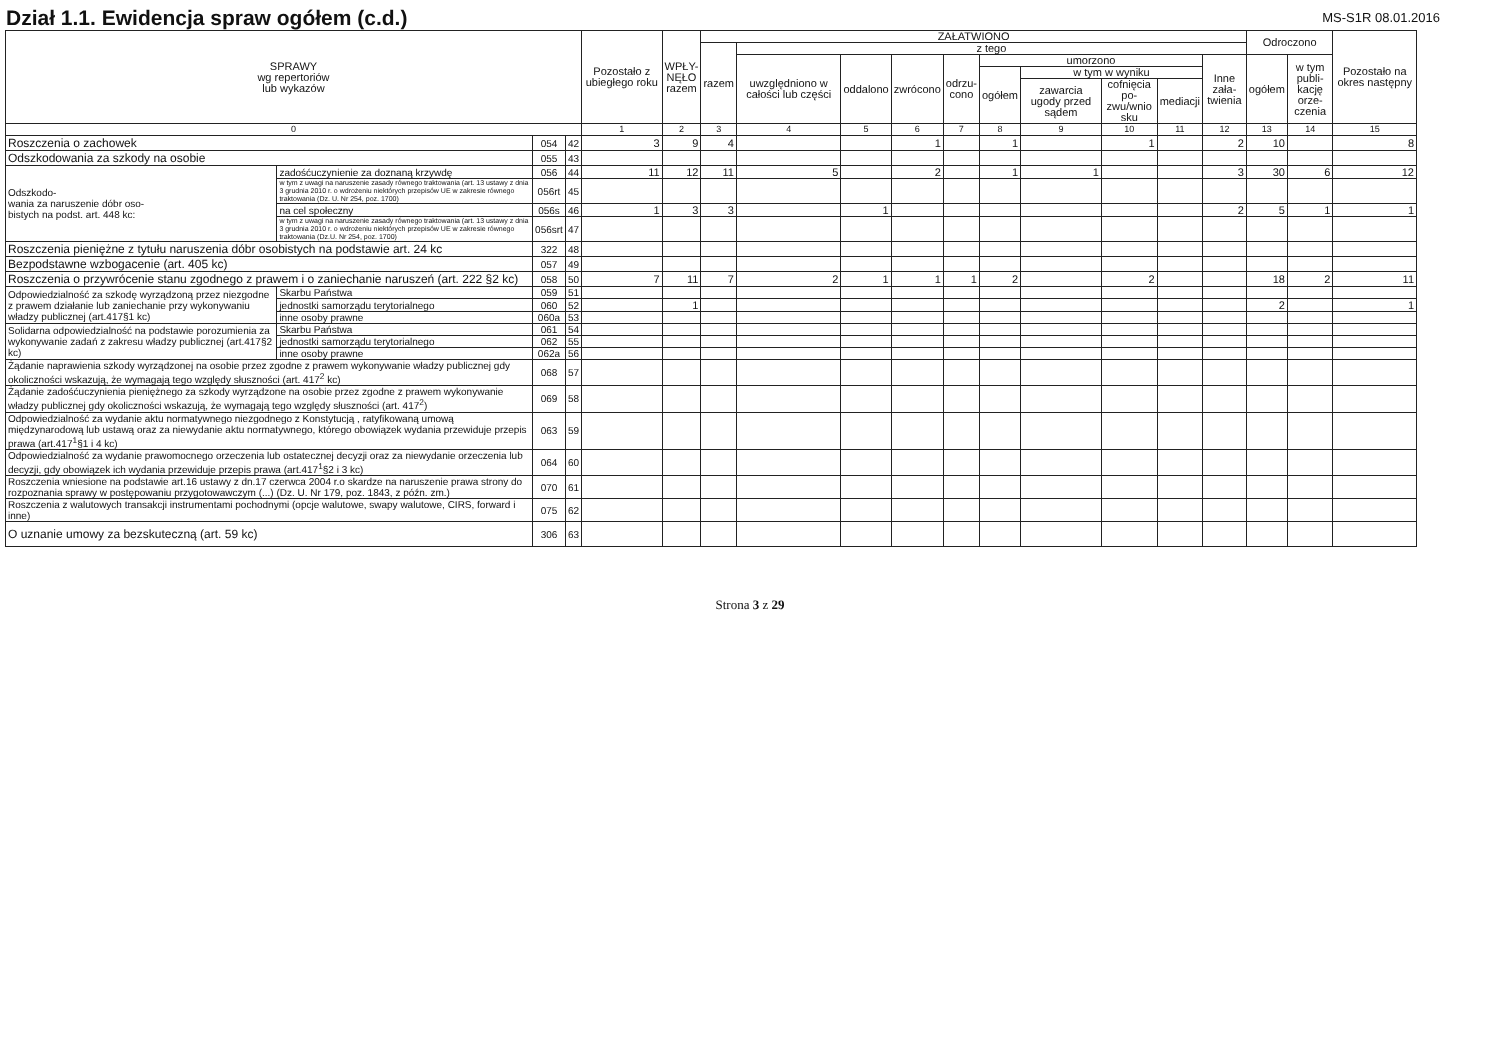Dział 1.1. Ewidencja spraw ogółem (c.d.)
MS-S1R 08.01.2016
| SPRAWY wg repertoriów lub wykazów | | | | Pozostało z ubiegłego roku | WPŁY- NĘŁO razem | ZAŁATWIONO | | | | | | | | | | Odroczono | | Pozostało na okres następny |
| --- | --- | --- | --- | --- | --- | --- | --- | --- | --- | --- | --- | --- | --- | --- | --- | --- | --- | --- |
| | | | | | | razem | z tego | | | | | | | | | | | |
| | | | | | | | uwzględniono w całości lub części | oddalono | zwrócono | odrzu- cono | umorzono | | | | Inne zała- twienia | ogółem | w tym publi- kację orze- czenia | |
| | | | | | | | | | | | ogółem | w tym w wyniku | | | | | | |
| | | | | | | | | | | | | zawarcia ugody przed sądem | cofnięcia po- zwu/wnio sku | mediacji | | | | |
| 0 | | | | 1 | 2 | 3 | 4 | 5 | 6 | 7 | 8 | 9 | 10 | 11 | 12 | 13 | 14 | 15 |
| Roszczenia o zachowek | | 054 | 42 | 3 | 9 | 4 | | | 1 | | 1 | | 1 | | 2 | 10 | | 8 |
| Odszkodowania za szkody na osobie | | 055 | 43 | | | | | | | | | | | | | | | |
| Odszkodo- wania za naruszenie dóbr oso- bistych na podst. art. 448 kc: | zadośćuczynienie za doznaną krzywdę | 056 | 44 | 11 | 12 | 11 | 5 | | 2 | | 1 | 1 | | | 3 | 30 | 6 | 12 |
| | w tym z uwagi na naruszenie zasady równego traktowania (art. 13 ustawy z dnia 3 grudnia 2010 r. o wdrożeniu niektórych przepisów UE w zakresie równego traktowania (Dz. U. Nr 254, poz. 1700) | 056rt | 45 | | | | | | | | | | | | | | | |
| | na cel społeczny | 056s | 46 | 1 | 3 | 3 | | 1 | | | | | | | 2 | 5 | 1 | 1 |
| | w tym z uwagi na naruszenie zasady równego traktowania (art. 13 ustawy z dnia 3 grudnia 2010 r. o wdrożeniu niektórych przepisów UE w zakresie równego traktowania (Dz.U. Nr 254, poz. 1700) | 056srt | 47 | | | | | | | | | | | | | | | |
| Roszczenia pieniężne z tytułu naruszenia dóbr osobistych na podstawie art. 24 kc | | 322 | 48 | | | | | | | | | | | | | | | |
| Bezpodstawne wzbogacenie (art. 405 kc) | | 057 | 49 | | | | | | | | | | | | | | | |
| Roszczenia o przywrócenie stanu zgodnego z prawem i o zaniechanie naruszeń (art. 222 §2 kc) | | 058 | 50 | 7 | 11 | 7 | 2 | 1 | 1 | 1 | 2 | | 2 | | | 18 | 2 | 11 |
| Odpowiedzialność za szkodę wyrządzoną przez niezgodne z prawem działanie lub zaniechanie przy wykonywaniu władzy publicznej (art.417§1 kc) | Skarbu Państwa | 059 | 51 | | | | | | | | | | | | | | | |
| | jednostki samorządu terytorialnego | 060 | 52 | | 1 | | | | | | | | | | | 2 | | 1 |
| | inne osoby prawne | 060a | 53 | | | | | | | | | | | | | | | |
| Solidarna odpowiedzialność na podstawie porozumienia za wykonywanie zadań z zakresu władzy publicznej (art.417§2 kc) | Skarbu Państwa | 061 | 54 | | | | | | | | | | | | | | | |
| | jednostki samorządu terytorialnego | 062 | 55 | | | | | | | | | | | | | | | |
| | inne osoby prawne | 062a | 56 | | | | | | | | | | | | | | | |
| Żądanie naprawienia szkody wyrządzonej na osobie przez zgodne z prawem wykonywanie władzy publicznej gdy okoliczności wskazują, że wymagają tego względy słuszności (art. 417<sup>2</sup> kc) | | 068 | 57 | | | | | | | | | | | | | | | |
| Żądanie zadośćuczynienia pieniężnego za szkody wyrządzone na osobie przez zgodne z prawem wykonywanie władzy publicznej gdy okoliczności wskazują, że wymagają tego względy słuszności (art. 417<sup>2</sup>) | | 069 | 58 | | | | | | | | | | | | | | | |
| Odpowiedzialność za wydanie aktu normatywnego niezgodnego z Konstytucją , ratyfikowaną umową międzynarodową lub ustawą oraz za niewydanie aktu normatywnego, którego obowiązek wydania przewiduje przepis prawa (art.417<sup>1</sup>§1 i 4 kc) | | 063 | 59 | | | | | | | | | | | | | | | |
| Odpowiedzialność za wydanie prawomocnego orzeczenia lub ostatecznej decyzji oraz za niewydanie orzeczenia lub decyzji, gdy obowiązek ich wydania przewiduje przepis prawa (art.417<sup>1</sup>§2 i 3 kc) | | 064 | 60 | | | | | | | | | | | | | | | |
| Roszczenia wniesione na podstawie art.16 ustawy z dn.17 czerwca 2004 r.o skardze na naruszenie prawa strony do rozpoznania sprawy w postępowaniu przygotowawczym (...) (Dz. U. Nr 179, poz. 1843, z późn. zm.) | | 070 | 61 | | | | | | | | | | | | | | | |
| Roszczenia z walutowych transakcji instrumentami pochodnymi (opcje walutowe, swapy walutowe, CIRS, forward i inne) | | 075 | 62 | | | | | | | | | | | | | | | |
| O uznanie umowy za bezskuteczną (art. 59 kc) | | 306 | 63 | | | | | | | | | | | | | | | |
Strona 3 z 29